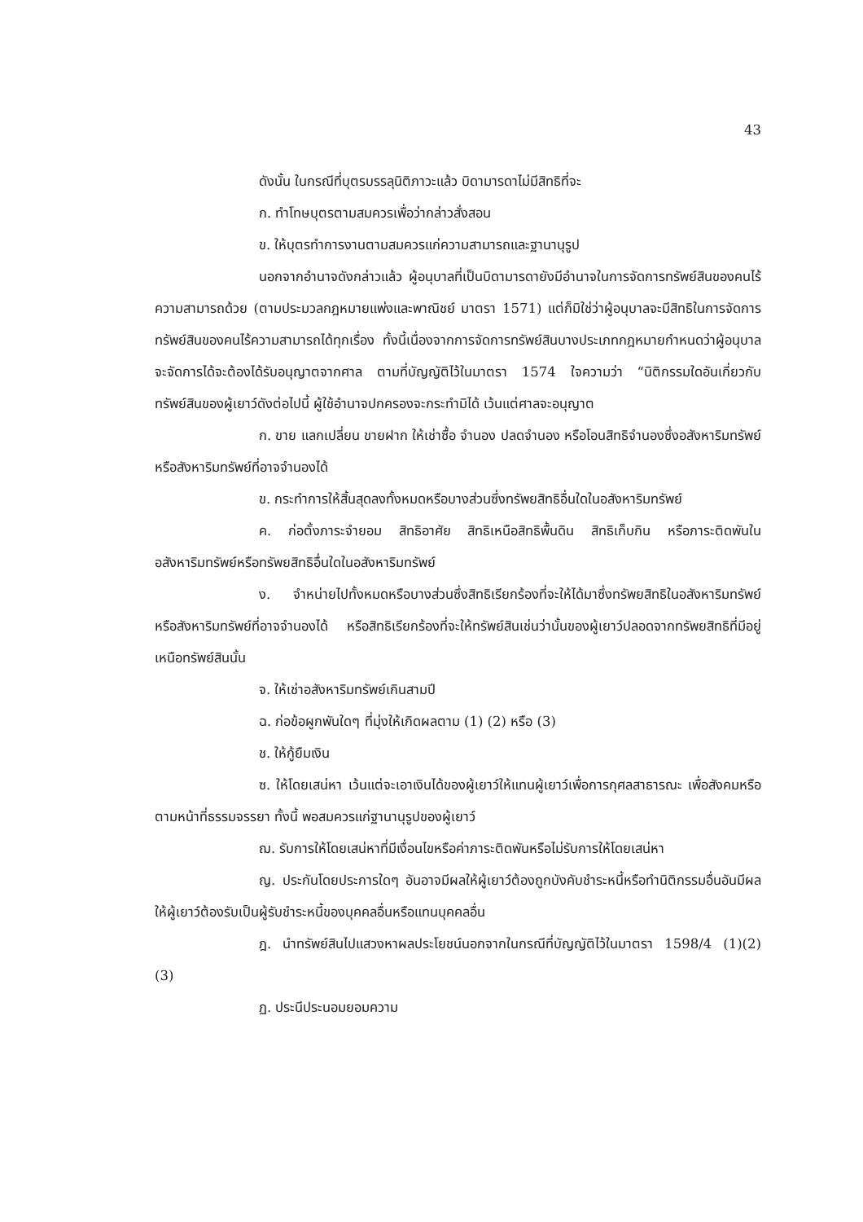43
ดังนั้น ในกรณีที่บุตรบรรลุนิติภาวะแล้ว บิดามารดาไม่มีสิทธิที่จะ
ก. ทำโทษบุตรตามสมควรเพื่อว่ากล่าวสั่งสอน
ข. ให้บุตรทำการงานตามสมควรแก่ความสามารถและฐานานุรูป
นอกจากอำนาจดังกล่าวแล้ว ผู้อนุบาลที่เป็นบิดามารดายังมีอำนาจในการจัดการทรัพย์สินของคนไร้ความสามารถด้วย (ตามประมวลกฎหมายแพ่งและพาณิชย์ มาตรา 1571) แต่ก็มิใช่ว่าผู้อนุบาลจะมีสิทธิในการจัดการทรัพย์สินของคนไร้ความสามารถได้ทุกเรื่อง ทั้งนี้เนื่องจากการจัดการทรัพย์สินบางประเภทกฎหมายกำหนดว่าผู้อนุบาลจะจัดการได้จะต้องได้รับอนุญาตจากศาล ตามที่บัญญัติไว้ในมาตรา 1574 ใจความว่า “นิติกรรมใดอันเกี่ยวกับทรัพย์สินของผู้เยาว์ดังต่อไปนี้ ผู้ใช้อำนาจปกครองจะกระทำมิได้ เว้นแต่ศาลจะอนุญาต
ก. ขาย แลกเปลี่ยน ขายฝาก ให้เช่าซื้อ จำนอง ปลดจำนอง หรือโอนสิทธิจำนองซึ่งอสังหาริมทรัพย์หรือสังหาริมทรัพย์ที่อาจจำนองได้
ข. กระทำการให้สิ้นสุดลงทั้งหมดหรือบางส่วนซึ่งทรัพยสิทธิอื่นใดในอสังหาริมทรัพย์
ค. ก่อตั้งภาระจำยอม สิทธิอาศัย สิทธิเหนือสิทธิพื้นดิน สิทธิเก็บกิน หรือภาระติดพันในอสังหาริมทรัพย์หรือทรัพยสิทธิอื่นใดในอสังหาริมทรัพย์
ง. จำหน่ายไปทั้งหมดหรือบางส่วนซึ่งสิทธิเรียกร้องที่จะให้ได้มาซึ่งทรัพยสิทธิในอสังหาริมทรัพย์ หรือสังหาริมทรัพย์ที่อาจจำนองได้ หรือสิทธิเรียกร้องที่จะให้ทรัพย์สินเช่นว่านั้นของผู้เยาว์ปลอดจากทรัพยสิทธิที่มีอยู่เหนือทรัพย์สินนั้น
จ. ให้เช่าอสังหาริมทรัพย์เกินสามปี
ฉ. ก่อข้อผูกพันใดๆ ที่มุ่งให้เกิดผลตาม (1) (2) หรือ (3)
ช. ให้กู้ยืมเงิน
ซ. ให้โดยเสน่หา เว้นแต่จะเอาเงินได้ของผู้เยาว์ให้แทนผู้เยาว์เพื่อการกุศลสาธารณะ เพื่อสังคมหรือตามหน้าที่ธรรมจรรยา ทั้งนี้ พอสมควรแก่ฐานานุรูปของผู้เยาว์
ฌ. รับการให้โดยเสน่หาที่มีเงื่อนไขหรือค่าภาระติดพันหรือไม่รับการให้โดยเสน่หา
ญ. ประกันโดยประการใดๆ อันอาจมีผลให้ผู้เยาว์ต้องถูกบังคับชำระหนี้หรือทำนิติกรรมอื่นอันมีผลให้ผู้เยาว์ต้องรับเป็นผู้รับชำระหนี้ของบุคคลอื่นหรือแทนบุคคลอื่น
ฎ. นำทรัพย์สินไปแสวงหาผลประโยชน์นอกจากในกรณีที่บัญญัติไว้ในมาตรา 1598/4 (1)(2) (3)
ฏ. ประนีประนอมยอมความ